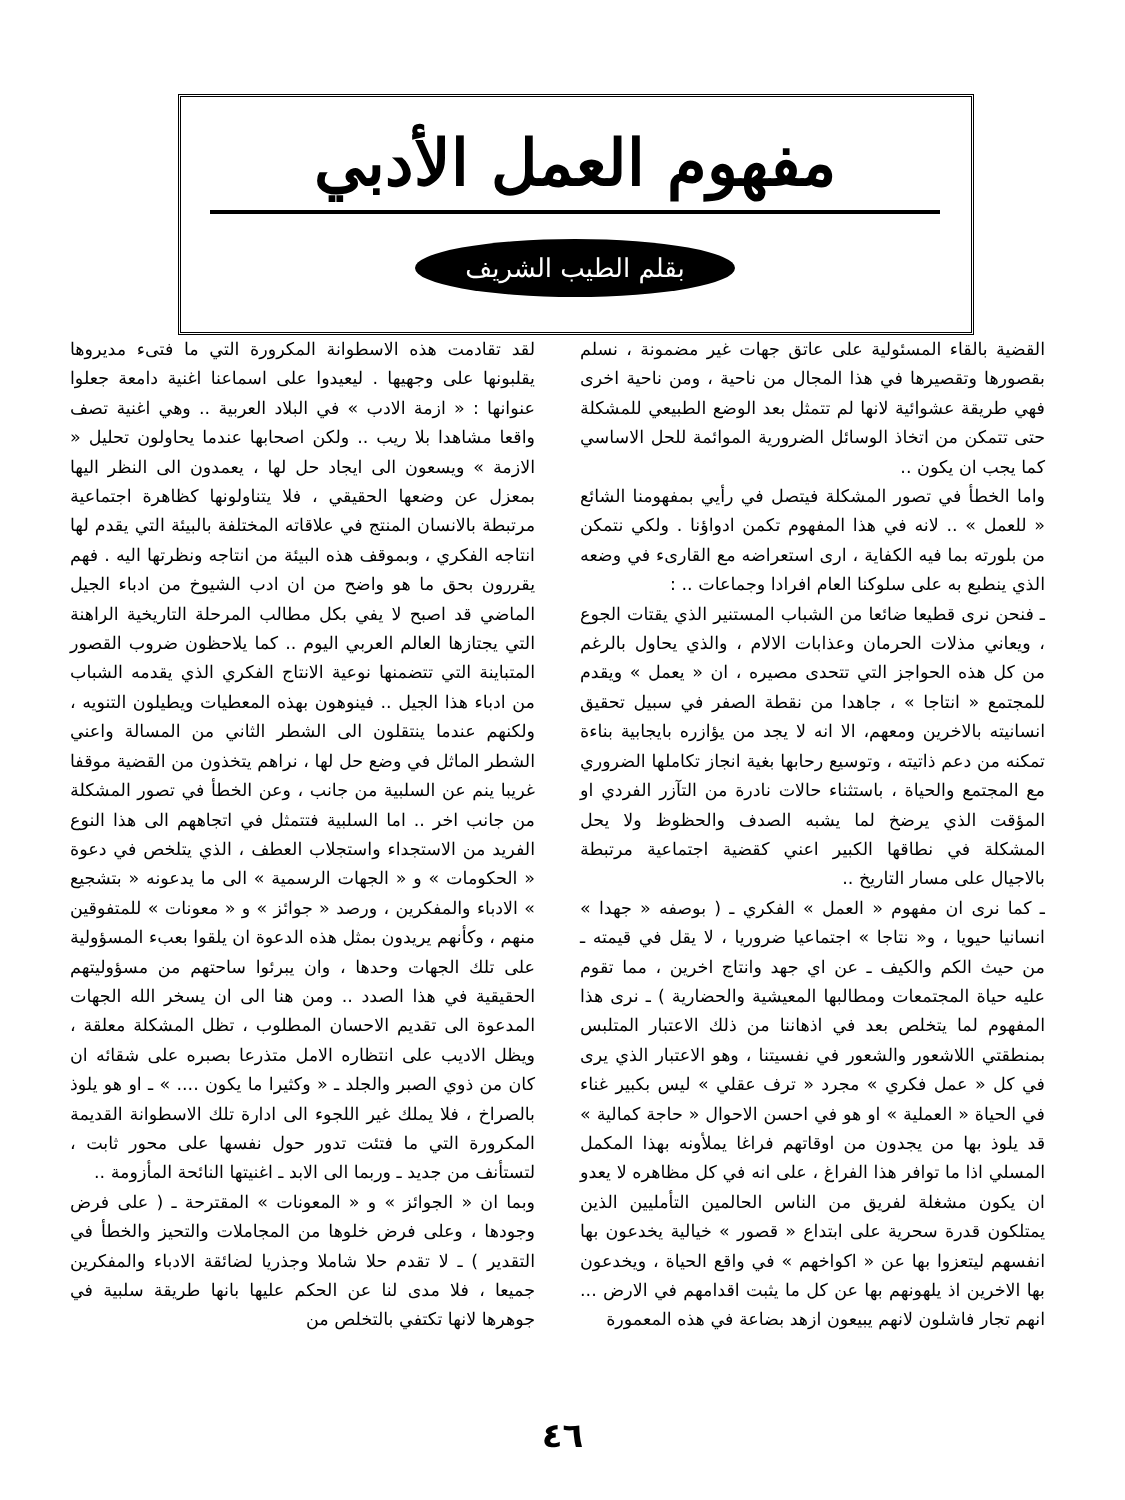مفهوم العمل الأدبي
بقلم الطيب الشريف
لقد تقادمت هذه الاسطوانة المكرورة التي ما فتىء مديروها يقلبونها على وجهيها . ليعيدوا على اسماعنا اغنية دامعة جعلوا عنوانها : « ازمة الادب » في البلاد العربية .. وهي اغنية تصف واقعا مشاهدا بلا ريب .. ولكن اصحابها عندما يحاولون تحليل « الازمة » ويسعون الى ايجاد حل لها ، يعمدون الى النظر اليها بمعزل عن وضعها الحقيقي ، فلا يتناولونها كظاهرة اجتماعية مرتبطة بالانسان المنتج في علاقاته المختلفة بالبيئة التي يقدم لها انتاجه الفكري ، وبموقف هذه البيئة من انتاجه ونظرتها اليه . فهم يقررون بحق ما هو واضح من ان ادب الشيوخ من ادباء الجيل الماضي قد اصبح لا يفي بكل مطالب المرحلة التاريخية الراهنة التي يجتازها العالم العربي اليوم .. كما يلاحظون ضروب القصور المتباينة التي تتضمنها نوعية الانتاج الفكري الذي يقدمه الشباب من ادباء هذا الجيل .. فينوهون بهذه المعطيات ويطيلون التنويه ، ولكنهم عندما ينتقلون الى الشطر الثاني من المسالة واعني الشطر الماثل في وضع حل لها ، نراهم يتخذون من القضية موقفا غريبا ينم عن السلبية من جانب ، وعن الخطأ في تصور المشكلة من جانب اخر .. اما السلبية فتتمثل في اتجاههم الى هذا النوع الفريد من الاستجداء واستجلاب العطف ، الذي يتلخص في دعوة « الحكومات » و « الجهات الرسمية » الى ما يدعونه « بتشجيع » الادباء والمفكرين ، ورصد « جوائز » و « معونات » للمتفوقين منهم ، وكأنهم يريدون بمثل هذه الدعوة ان يلقوا بعبء المسؤولية على تلك الجهات وحدها ، وان يبرئوا ساحتهم من مسؤوليتهم الحقيقية في هذا الصدد .. ومن هنا الى ان يسخر الله الجهات المدعوة الى تقديم الاحسان المطلوب ، تظل المشكلة معلقة ، ويظل الاديب على انتظاره الامل متذرعا بصبره على شقائه ان كان من ذوي الصبر والجلد ـ « وكثيرا ما يكون .... » ـ او هو يلوذ بالصراخ ، فلا يملك غير اللجوء الى ادارة تلك الاسطوانة القديمة المكرورة التي ما فتئت تدور حول نفسها على محور ثابت ، لتستأنف من جديد ـ وربما الى الابد ـ اغنيتها النائحة المأزومة ..
وبما ان « الجوائز » و « المعونات » المقترحة ـ ( على فرض وجودها ، وعلى فرض خلوها من المجاملات والتحيز والخطأ في التقدير ) ـ لا تقدم حلا شاملا وجذريا لضائقة الادباء والمفكرين جميعا ، فلا مدى لنا عن الحكم عليها بانها طريقة سلبية في جوهرها لانها تكتفي بالتخلص من
القضية بالقاء المسئولية على عاتق جهات غير مضمونة ، نسلم بقصورها وتقصيرها في هذا المجال من ناحية ، ومن ناحية اخرى فهي طريقة عشوائية لانها لم تتمثل بعد الوضع الطبيعي للمشكلة حتى تتمكن من اتخاذ الوسائل الضرورية الموائمة للحل الاساسي كما يجب ان يكون ..
واما الخطأ في تصور المشكلة فيتصل في رأيي بمفهومنا الشائع « للعمل » .. لانه في هذا المفهوم تكمن ادواؤنا . ولكي نتمكن من بلورته بما فيه الكفاية ، ارى استعراضه مع القارىء في وضعه الذي ينطبع به على سلوكنا العام افرادا وجماعات .. :
ـ فنحن نرى قطيعا ضائعا من الشباب المستنير الذي يقتات الجوع ، ويعاني مذلات الحرمان وعذابات الالام ، والذي يحاول بالرغم من كل هذه الحواجز التي تتحدى مصيره ، ان « يعمل » ويقدم للمجتمع « انتاجا » ، جاهدا من نقطة الصفر في سبيل تحقيق انسانيته بالاخرين ومعهم، الا انه لا يجد من يؤازره بايجابية بناءة تمكنه من دعم ذاتيته ، وتوسيع رحابها بغية انجاز تكاملها الضروري مع المجتمع والحياة ، باستثناء حالات نادرة من التآزر الفردي او المؤقت الذي يرضخ لما يشبه الصدف والحظوظ ولا يحل المشكلة في نطاقها الكبير اعني كقضية اجتماعية مرتبطة بالاجيال على مسار التاريخ ..
ـ كما نرى ان مفهوم « العمل » الفكري ـ ( بوصفه « جهدا » انسانيا حيويا ، و« نتاجا » اجتماعيا ضروريا ، لا يقل في قيمته ـ من حيث الكم والكيف ـ عن اي جهد وانتاج اخرين ، مما تقوم عليه حياة المجتمعات ومطالبها المعيشية والحضارية ) ـ نرى هذا المفهوم لما يتخلص بعد في اذهاننا من ذلك الاعتبار المتلبس بمنطقتي اللاشعور والشعور في نفسيتنا ، وهو الاعتبار الذي يرى في كل « عمل فكري » مجرد « ترف عقلي » ليس بكبير غناء في الحياة « العملية » او هو في احسن الاحوال « حاجة كمالية » قد يلوذ بها من يجدون من اوقاتهم فراغا يملأونه بهذا المكمل المسلي اذا ما توافر هذا الفراغ ، على انه في كل مظاهره لا يعدو ان يكون مشغلة لفريق من الناس الحالمين التأمليين الذين يمتلكون قدرة سحرية على ابتداع « قصور » خيالية يخدعون بها انفسهم ليتعزوا بها عن « اكواخهم » في واقع الحياة ، ويخدعون بها الاخرين اذ يلهونهم بها عن كل ما يثبت اقدامهم في الارض ... انهم تجار فاشلون لانهم يبيعون ازهد بضاعة في هذه المعمورة
٤٦